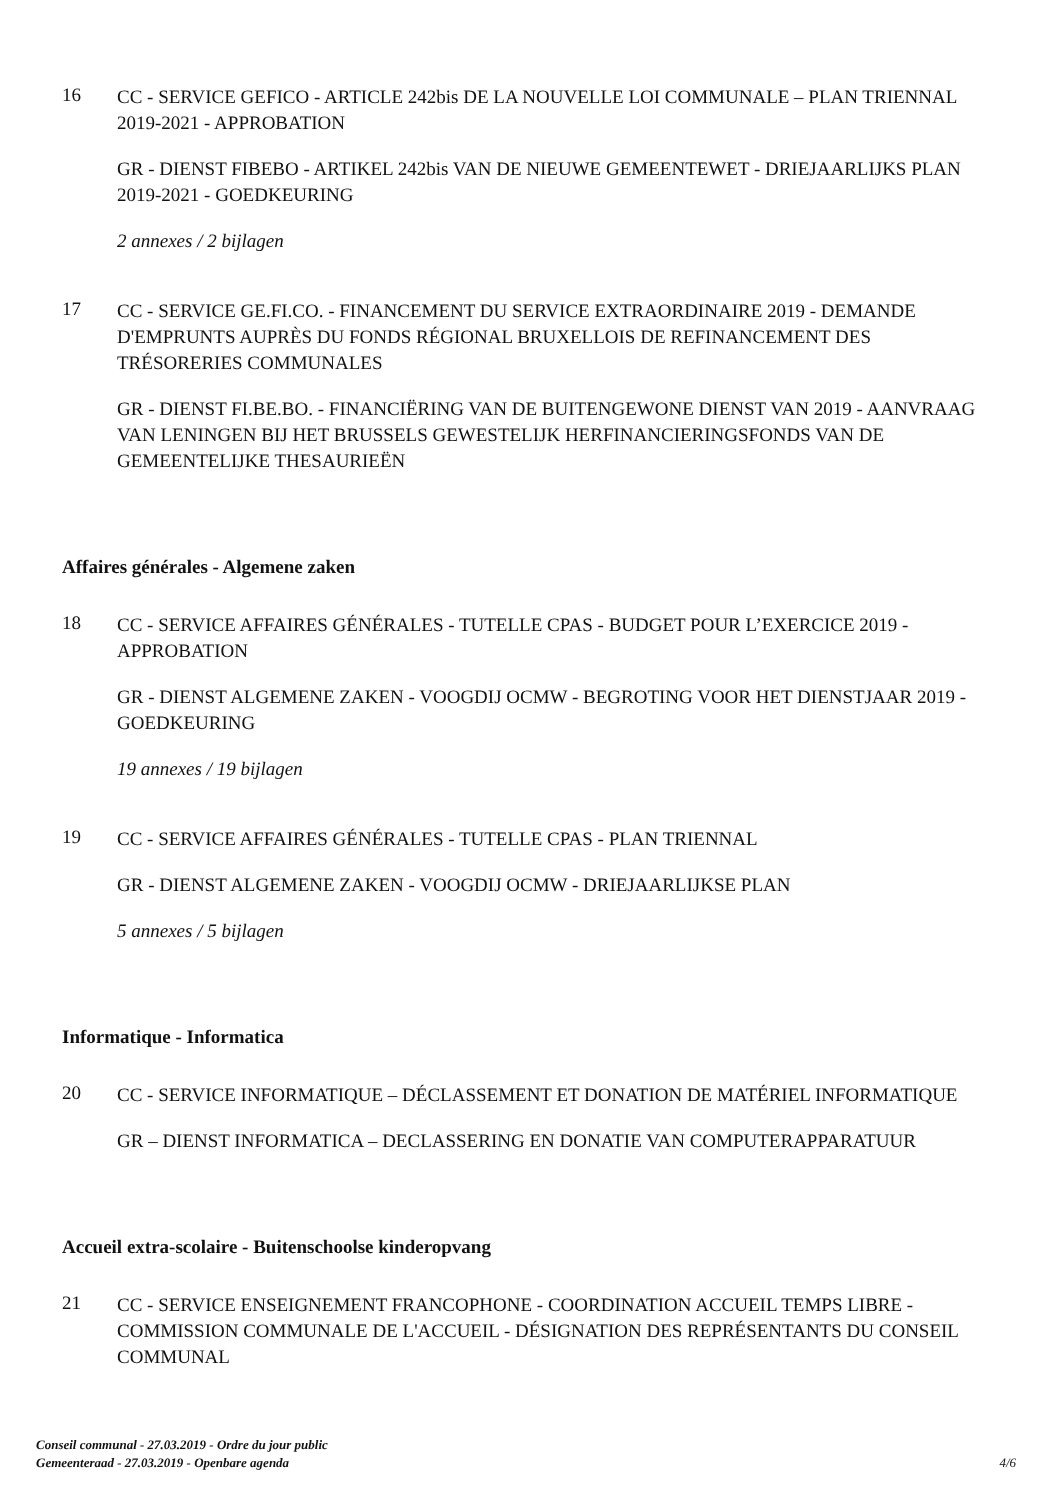16
CC - SERVICE GEFICO - ARTICLE 242bis DE LA NOUVELLE LOI COMMUNALE – PLAN TRIENNAL 2019-2021 - APPROBATION
GR - DIENST FIBEBO - ARTIKEL 242bis VAN DE NIEUWE GEMEENTEWET - DRIEJAARLIJKS PLAN 2019-2021 - GOEDKEURING
2 annexes / 2 bijlagen
17
CC - SERVICE GE.FI.CO. - FINANCEMENT DU SERVICE EXTRAORDINAIRE 2019 - DEMANDE D'EMPRUNTS AUPRÈS DU FONDS RÉGIONAL BRUXELLOIS DE REFINANCEMENT DES TRÉSORERIES COMMUNALES
GR - DIENST FI.BE.BO. - FINANCIËRING VAN DE BUITENGEWONE DIENST VAN 2019 - AANVRAAG VAN LENINGEN BIJ HET BRUSSELS GEWESTELIJK HERFINANCIERINGSFONDS VAN DE GEMEENTELIJKE THESAURIEËN
Affaires générales - Algemene zaken
18
CC - SERVICE AFFAIRES GÉNÉRALES - TUTELLE CPAS - BUDGET POUR L’EXERCICE 2019 - APPROBATION
GR - DIENST ALGEMENE ZAKEN - VOOGDIJ OCMW - BEGROTING VOOR HET DIENSTJAAR 2019 - GOEDKEURING
19 annexes / 19 bijlagen
19
CC - SERVICE AFFAIRES GÉNÉRALES - TUTELLE CPAS - PLAN TRIENNAL
GR - DIENST ALGEMENE ZAKEN - VOOGDIJ OCMW - DRIEJAARLIJKSE PLAN
5 annexes / 5 bijlagen
Informatique - Informatica
20
CC - SERVICE INFORMATIQUE – DÉCLASSEMENT ET DONATION DE MATÉRIEL INFORMATIQUE
GR – DIENST INFORMATICA – DECLASSERING EN DONATIE VAN COMPUTERAPPARATUUR
Accueil extra-scolaire - Buitenschoolse kinderopvang
21
CC - SERVICE ENSEIGNEMENT FRANCOPHONE - COORDINATION ACCUEIL TEMPS LIBRE - COMMISSION COMMUNALE DE L'ACCUEIL - DÉSIGNATION DES REPRÉSENTANTS DU CONSEIL COMMUNAL
Conseil communal - 27.03.2019 - Ordre du jour public
Gemeenteraad - 27.03.2019 - Openbare agenda
4/6